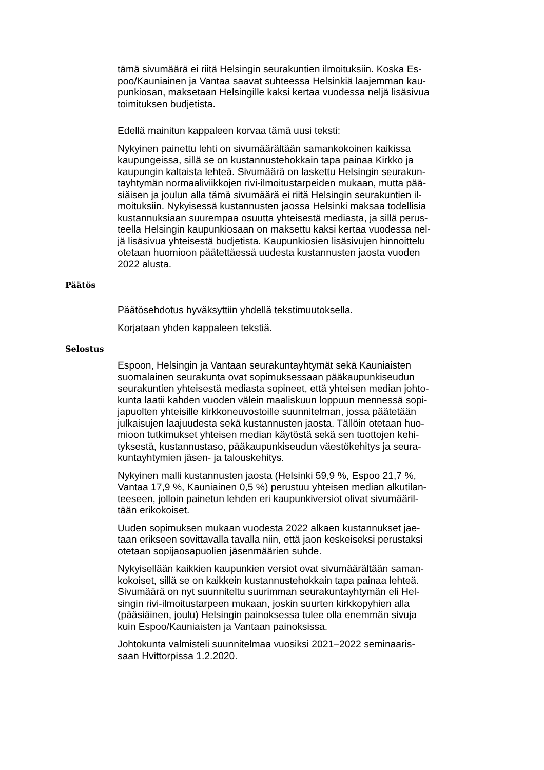tämä sivumäärä ei riitä Helsingin seurakuntien ilmoituksiin. Koska Es-
poo/Kauniainen ja Vantaa saavat suhteessa Helsinkiä laajemman kau-
punkiosan, maksetaan Helsingille kaksi kertaa vuodessa neljä lisäsivua
toimituksen budjetista.
Edellä mainitun kappaleen korvaa tämä uusi teksti:
Nykyinen painettu lehti on sivumäärältään samankokoinen kaikissa
kaupungeissa, sillä se on kustannustehokkain tapa painaa Kirkko ja
kaupungin kaltaista lehteä. Sivumäärä on laskettu Helsingin seurakun-
tayhtymän normaaliviikkojen rivi-ilmoitustarpeiden mukaan, mutta pää-
siäisen ja joulun alla tämä sivumäärä ei riitä Helsingin seurakuntien il-
moituksiin. Nykyisessä kustannusten jaossa Helsinki maksaa todellisia
kustannuksiaan suurempaa osuutta yhteisestä mediasta, ja sillä perus-
teella Helsingin kaupunkiosaan on maksettu kaksi kertaa vuodessa nel-
jä lisäsivua yhteisestä budjetista. Kaupunkiosien lisäsivujen hinnoittelu
otetaan huomioon päätettäessä uudesta kustannusten jaosta vuoden
2022 alusta.
Päätös
Päätösehdotus hyväksyttiin yhdellä tekstimuutoksella.
Korjataan yhden kappaleen tekstiä.
Selostus
Espoon, Helsingin ja Vantaan seurakuntayhtymät sekä Kauniaisten
suomalainen seurakunta ovat sopimuksessaan pääkaupunkiseudun
seurakuntien yhteisestä mediasta sopineet, että yhteisen median johto-
kunta laatii kahden vuoden välein maaliskuun loppuun mennessä sopi-
japuolten yhteisille kirkkoneuvostoille suunnitelman, jossa päätetään
julkaisujen laajuudesta sekä kustannusten jaosta. Tällöin otetaan huo-
mioon tutkimukset yhteisen median käytöstä sekä sen tuottojen kehi-
tyksestä, kustannustaso, pääkaupunkiseudun väestökehitys ja seura-
kuntayhtymien jäsen- ja talouskehitys.
Nykyinen malli kustannusten jaosta (Helsinki 59,9 %, Espoo 21,7 %,
Vantaa 17,9 %, Kauniainen 0,5 %) perustuu yhteisen median alkutilan-
teeseen, jolloin painetun lehden eri kaupunkiversiot olivat sivumääril-
tään erikokoiset.
Uuden sopimuksen mukaan vuodesta 2022 alkaen kustannukset jae-
taan erikseen sovittavalla tavalla niin, että jaon keskeiseksi perustaksi
otetaan sopijaosapuolien jäsenmäärien suhde.
Nykyisellään kaikkien kaupunkien versiot ovat sivumäärältään saman-
kokoiset, sillä se on kaikkein kustannustehokkain tapa painaa lehteä.
Sivumäärä on nyt suunniteltu suurimman seurakuntayhtymän eli Hel-
singin rivi-ilmoitustarpeen mukaan, joskin suurten kirkkopyhien alla
(pääsiäinen, joulu) Helsingin painoksessa tulee olla enemmän sivuja
kuin Espoo/Kauniaisten ja Vantaan painoksissa.
Johtokunta valmisteli suunnitelmaa vuosiksi 2021–2022 seminaaris-
saan Hvittorpissa 1.2.2020.